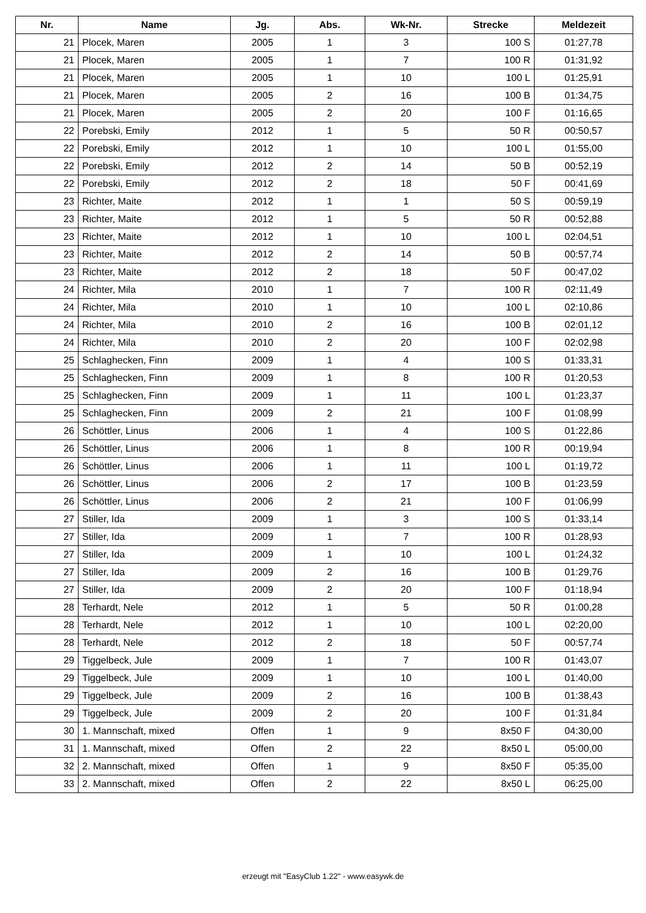| Nr. | Name | Jg. | Abs. | Wk-Nr. | Strecke | Meldezeit |
| --- | --- | --- | --- | --- | --- | --- |
| 21 | Plocek, Maren | 2005 | 1 | 3 | 100 S | 01:27,78 |
| 21 | Plocek, Maren | 2005 | 1 | 7 | 100 R | 01:31,92 |
| 21 | Plocek, Maren | 2005 | 1 | 10 | 100 L | 01:25,91 |
| 21 | Plocek, Maren | 2005 | 2 | 16 | 100 B | 01:34,75 |
| 21 | Plocek, Maren | 2005 | 2 | 20 | 100 F | 01:16,65 |
| 22 | Porebski, Emily | 2012 | 1 | 5 | 50 R | 00:50,57 |
| 22 | Porebski, Emily | 2012 | 1 | 10 | 100 L | 01:55,00 |
| 22 | Porebski, Emily | 2012 | 2 | 14 | 50 B | 00:52,19 |
| 22 | Porebski, Emily | 2012 | 2 | 18 | 50 F | 00:41,69 |
| 23 | Richter, Maite | 2012 | 1 | 1 | 50 S | 00:59,19 |
| 23 | Richter, Maite | 2012 | 1 | 5 | 50 R | 00:52,88 |
| 23 | Richter, Maite | 2012 | 1 | 10 | 100 L | 02:04,51 |
| 23 | Richter, Maite | 2012 | 2 | 14 | 50 B | 00:57,74 |
| 23 | Richter, Maite | 2012 | 2 | 18 | 50 F | 00:47,02 |
| 24 | Richter, Mila | 2010 | 1 | 7 | 100 R | 02:11,49 |
| 24 | Richter, Mila | 2010 | 1 | 10 | 100 L | 02:10,86 |
| 24 | Richter, Mila | 2010 | 2 | 16 | 100 B | 02:01,12 |
| 24 | Richter, Mila | 2010 | 2 | 20 | 100 F | 02:02,98 |
| 25 | Schlaghecken, Finn | 2009 | 1 | 4 | 100 S | 01:33,31 |
| 25 | Schlaghecken, Finn | 2009 | 1 | 8 | 100 R | 01:20,53 |
| 25 | Schlaghecken, Finn | 2009 | 1 | 11 | 100 L | 01:23,37 |
| 25 | Schlaghecken, Finn | 2009 | 2 | 21 | 100 F | 01:08,99 |
| 26 | Schöttler, Linus | 2006 | 1 | 4 | 100 S | 01:22,86 |
| 26 | Schöttler, Linus | 2006 | 1 | 8 | 100 R | 00:19,94 |
| 26 | Schöttler, Linus | 2006 | 1 | 11 | 100 L | 01:19,72 |
| 26 | Schöttler, Linus | 2006 | 2 | 17 | 100 B | 01:23,59 |
| 26 | Schöttler, Linus | 2006 | 2 | 21 | 100 F | 01:06,99 |
| 27 | Stiller, Ida | 2009 | 1 | 3 | 100 S | 01:33,14 |
| 27 | Stiller, Ida | 2009 | 1 | 7 | 100 R | 01:28,93 |
| 27 | Stiller, Ida | 2009 | 1 | 10 | 100 L | 01:24,32 |
| 27 | Stiller, Ida | 2009 | 2 | 16 | 100 B | 01:29,76 |
| 27 | Stiller, Ida | 2009 | 2 | 20 | 100 F | 01:18,94 |
| 28 | Terhardt, Nele | 2012 | 1 | 5 | 50 R | 01:00,28 |
| 28 | Terhardt, Nele | 2012 | 1 | 10 | 100 L | 02:20,00 |
| 28 | Terhardt, Nele | 2012 | 2 | 18 | 50 F | 00:57,74 |
| 29 | Tiggelbeck, Jule | 2009 | 1 | 7 | 100 R | 01:43,07 |
| 29 | Tiggelbeck, Jule | 2009 | 1 | 10 | 100 L | 01:40,00 |
| 29 | Tiggelbeck, Jule | 2009 | 2 | 16 | 100 B | 01:38,43 |
| 29 | Tiggelbeck, Jule | 2009 | 2 | 20 | 100 F | 01:31,84 |
| 30 | 1. Mannschaft, mixed | Offen | 1 | 9 | 8x50 F | 04:30,00 |
| 31 | 1. Mannschaft, mixed | Offen | 2 | 22 | 8x50 L | 05:00,00 |
| 32 | 2. Mannschaft, mixed | Offen | 1 | 9 | 8x50 F | 05:35,00 |
| 33 | 2. Mannschaft, mixed | Offen | 2 | 22 | 8x50 L | 06:25,00 |
erzeugt mit "EasyClub 1.22" - www.easywk.de